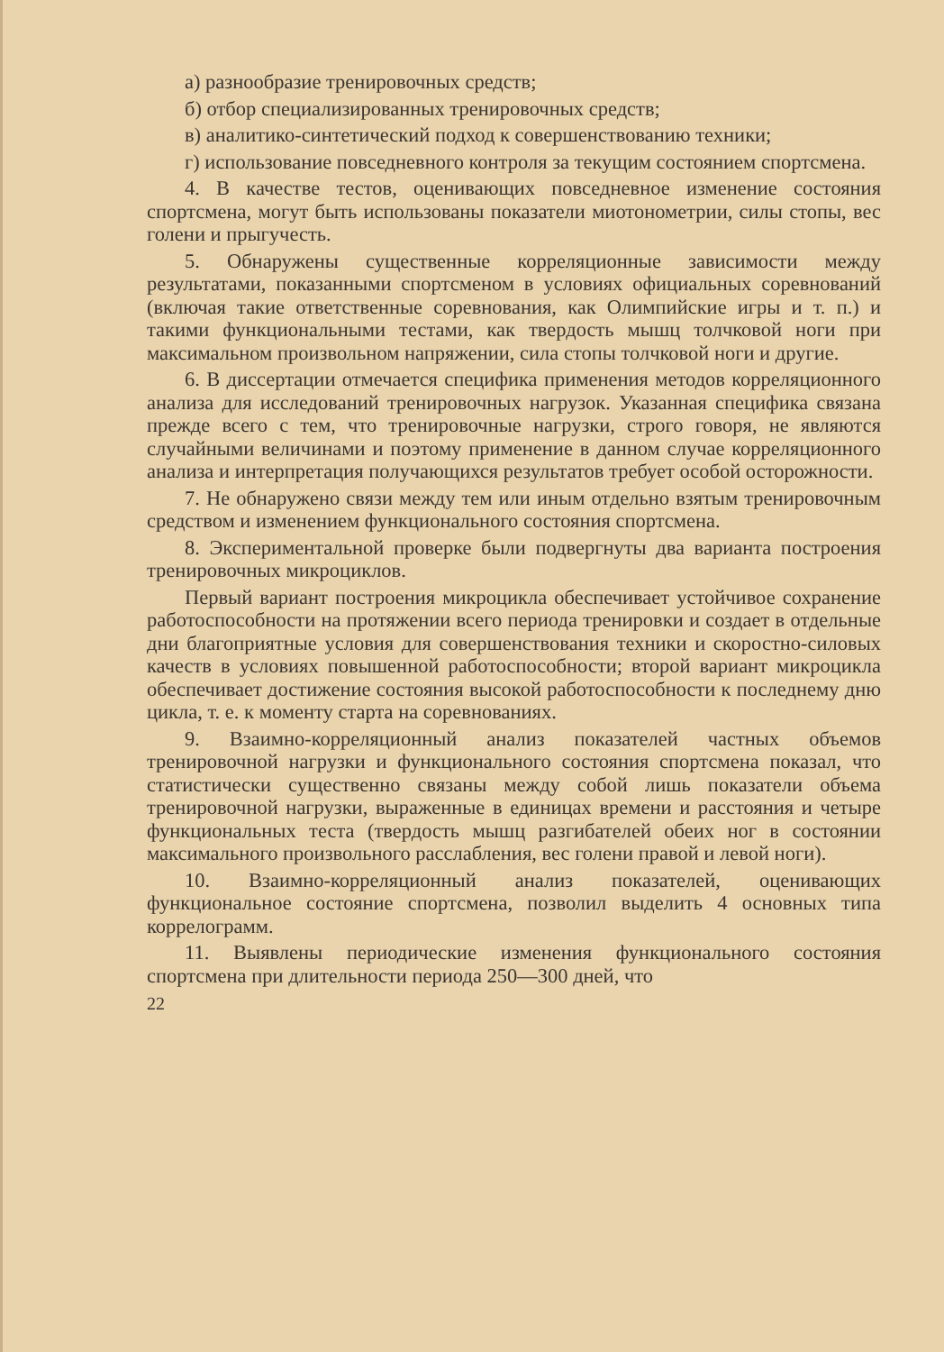а) разнообразие тренировочных средств;
б) отбор специализированных тренировочных средств;
в) аналитико-синтетический подход к совершенствованию техники;
г) использование повседневного контроля за текущим состоянием спортсмена.
4. В качестве тестов, оценивающих повседневное изменение состояния спортсмена, могут быть использованы показатели миотонометрии, силы стопы, вес голени и прыгучесть.
5. Обнаружены существенные корреляционные зависимости между результатами, показанными спортсменом в условиях официальных соревнований (включая такие ответственные соревнования, как Олимпийские игры и т. п.) и такими функциональными тестами, как твердость мышц толчковой ноги при максимальном произвольном напряжении, сила стопы толчковой ноги и другие.
6. В диссертации отмечается специфика применения методов корреляционного анализа для исследований тренировочных нагрузок. Указанная специфика связана прежде всего с тем, что тренировочные нагрузки, строго говоря, не являются случайными величинами и поэтому применение в данном случае корреляционного анализа и интерпретация получающихся результатов требует особой осторожности.
7. Не обнаружено связи между тем или иным отдельно взятым тренировочным средством и изменением функционального состояния спортсмена.
8. Экспериментальной проверке были подвергнуты два варианта построения тренировочных микроциклов.
Первый вариант построения микроцикла обеспечивает устойчивое сохранение работоспособности на протяжении всего периода тренировки и создает в отдельные дни благоприятные условия для совершенствования техники и скоростно-силовых качеств в условиях повышенной работоспособности; второй вариант микроцикла обеспечивает достижение состояния высокой работоспособности к последнему дню цикла, т. е. к моменту старта на соревнованиях.
9. Взаимно-корреляционный анализ показателей частных объемов тренировочной нагрузки и функционального состояния спортсмена показал, что статистически существенно связаны между собой лишь показатели объема тренировочной нагрузки, выраженные в единицах времени и расстояния и четыре функциональных теста (твердость мышц разгибателей обеих ног в состоянии максимального произвольного расслабления, вес голени правой и левой ноги).
10. Взаимно-корреляционный анализ показателей, оценивающих функциональное состояние спортсмена, позволил выделить 4 основных типа коррелограмм.
11. Выявлены периодические изменения функционального состояния спортсмена при длительности периода 250—300 дней, что
22